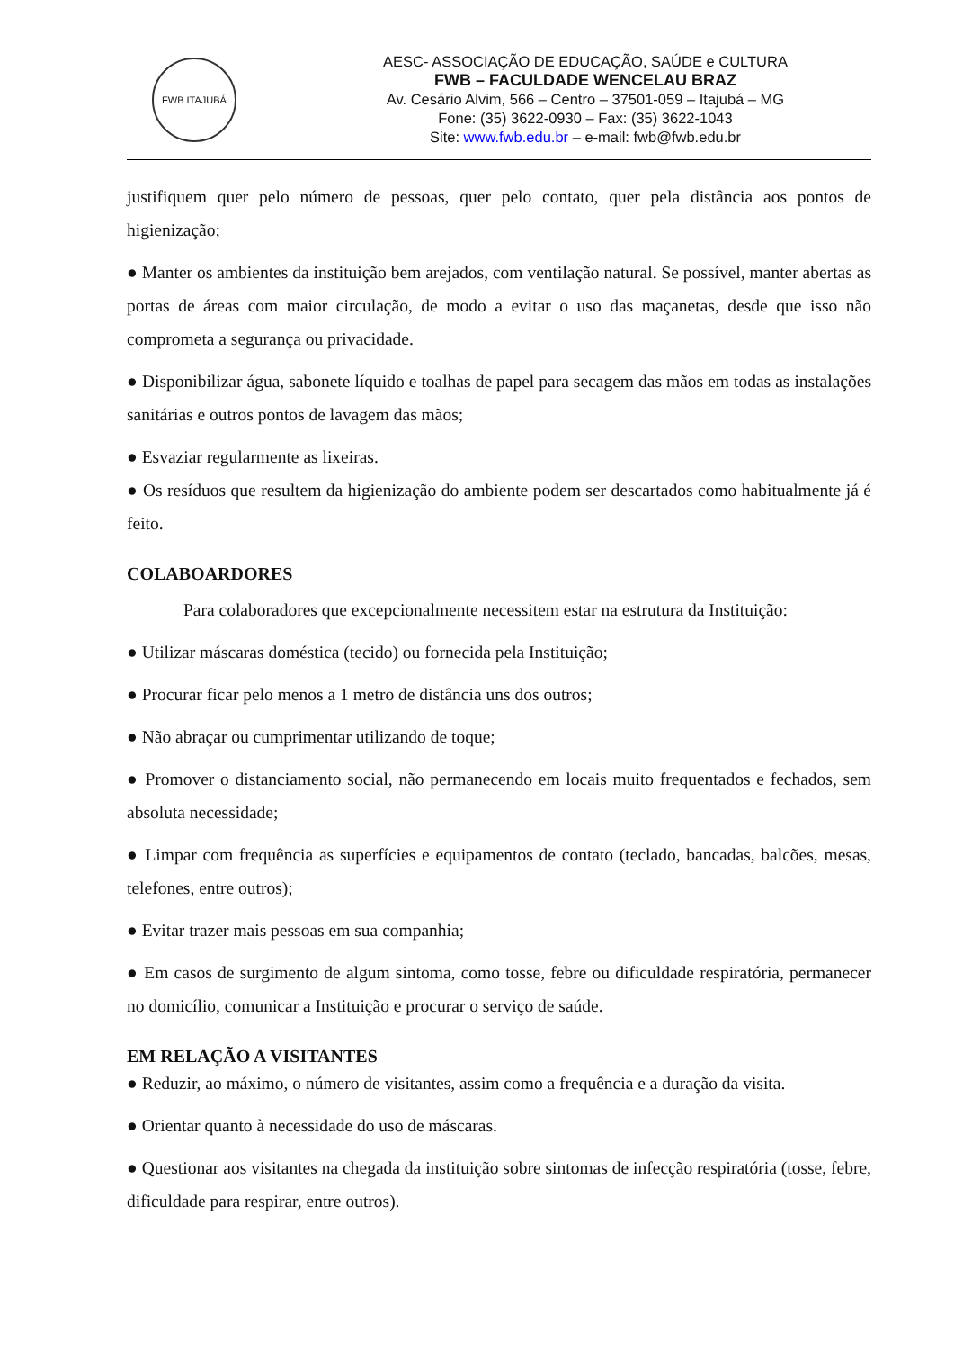FWB ITAJUBÁ
AESC- ASSOCIAÇÃO DE EDUCAÇÃO, SAÚDE e CULTURA
FWB – FACULDADE WENCELAU BRAZ
Av. Cesário Alvim, 566 – Centro – 37501-059 – Itajubá – MG
Fone: (35) 3622-0930 – Fax: (35) 3622-1043
Site: www.fwb.edu.br – e-mail: fwb@fwb.edu.br
justifiquem quer pelo número de pessoas, quer pelo contato, quer pela distância aos pontos de higienização;
● Manter os ambientes da instituição bem arejados, com ventilação natural. Se possível, manter abertas as portas de áreas com maior circulação, de modo a evitar o uso das maçanetas, desde que isso não comprometa a segurança ou privacidade.
● Disponibilizar água, sabonete líquido e toalhas de papel para secagem das mãos em todas as instalações sanitárias e outros pontos de lavagem das mãos;
● Esvaziar regularmente as lixeiras.
● Os resíduos que resultem da higienização do ambiente podem ser descartados como habitualmente já é feito.
COLABOARDORES
Para colaboradores que excepcionalmente necessitem estar na estrutura da Instituição:
● Utilizar máscaras doméstica (tecido) ou fornecida pela Instituição;
● Procurar ficar pelo menos a 1 metro de distância uns dos outros;
● Não abraçar ou cumprimentar utilizando de toque;
● Promover o distanciamento social, não permanecendo em locais muito frequentados e fechados, sem absoluta necessidade;
● Limpar com frequência as superfícies e equipamentos de contato (teclado, bancadas, balcões, mesas, telefones, entre outros);
● Evitar trazer mais pessoas em sua companhia;
● Em casos de surgimento de algum sintoma, como tosse, febre ou dificuldade respiratória, permanecer no domicílio, comunicar a Instituição e procurar o serviço de saúde.
EM RELAÇÃO A VISITANTES
● Reduzir, ao máximo, o número de visitantes, assim como a frequência e a duração da visita.
● Orientar quanto à necessidade do uso de máscaras.
● Questionar aos visitantes na chegada da instituição sobre sintomas de infecção respiratória (tosse, febre, dificuldade para respirar, entre outros).